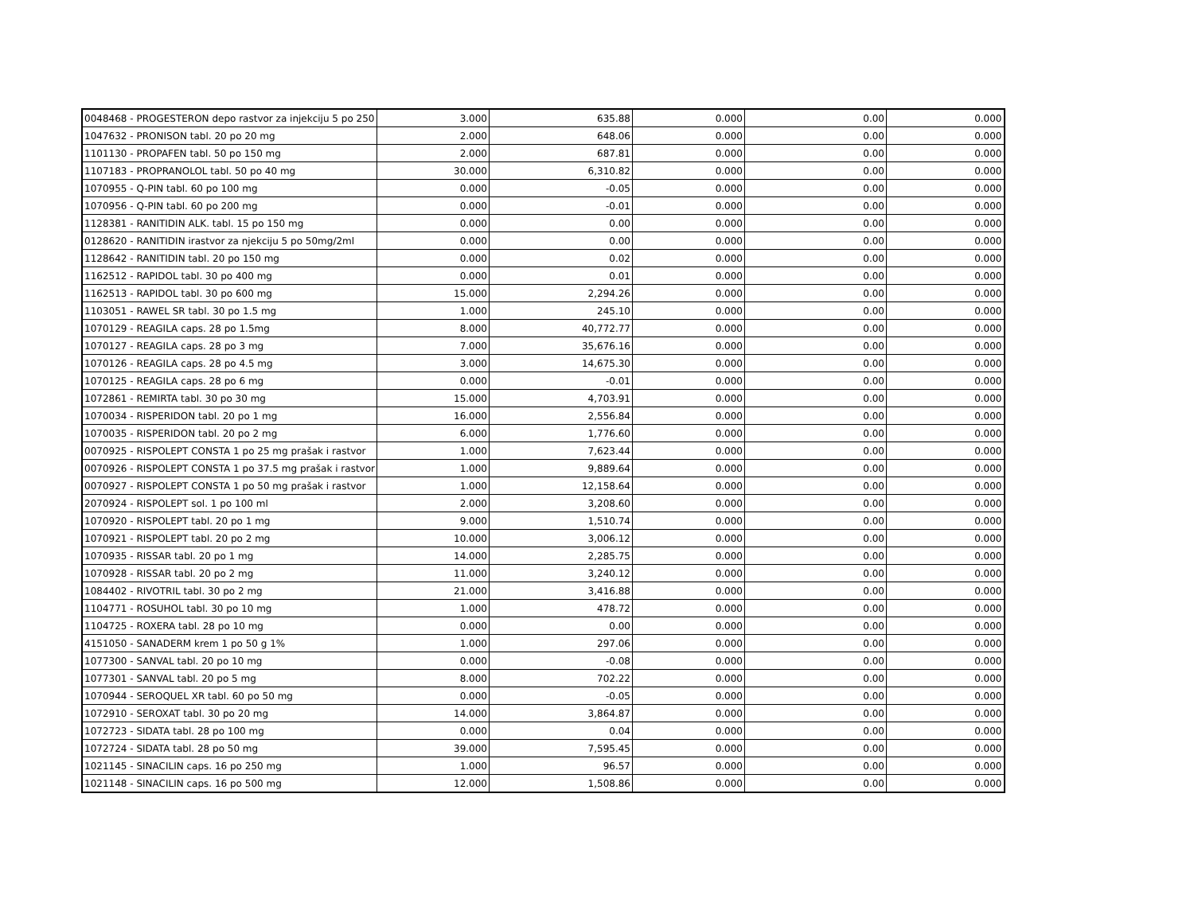| 0048468 - PROGESTERON depo rastvor za injekciju 5 po 250 | 3.000 | 635.88 | 0.000 | 0.00 | 0.000 |
| 1047632 - PRONISON tabl. 20 po 20 mg | 2.000 | 648.06 | 0.000 | 0.00 | 0.000 |
| 1101130 - PROPAFEN tabl. 50 po 150 mg | 2.000 | 687.81 | 0.000 | 0.00 | 0.000 |
| 1107183 - PROPRANOLOL tabl. 50 po 40 mg | 30.000 | 6,310.82 | 0.000 | 0.00 | 0.000 |
| 1070955 - Q-PIN tabl. 60 po 100 mg | 0.000 | -0.05 | 0.000 | 0.00 | 0.000 |
| 1070956 - Q-PIN tabl. 60 po 200 mg | 0.000 | -0.01 | 0.000 | 0.00 | 0.000 |
| 1128381 - RANITIDIN ALK. tabl. 15 po 150 mg | 0.000 | 0.00 | 0.000 | 0.00 | 0.000 |
| 0128620 - RANITIDIN irastvor za njekciju 5 po 50mg/2ml | 0.000 | 0.00 | 0.000 | 0.00 | 0.000 |
| 1128642 - RANITIDIN tabl. 20 po 150 mg | 0.000 | 0.02 | 0.000 | 0.00 | 0.000 |
| 1162512 - RAPIDOL tabl. 30 po 400 mg | 0.000 | 0.01 | 0.000 | 0.00 | 0.000 |
| 1162513 - RAPIDOL tabl. 30 po 600 mg | 15.000 | 2,294.26 | 0.000 | 0.00 | 0.000 |
| 1103051 - RAWEL SR tabl. 30 po 1.5 mg | 1.000 | 245.10 | 0.000 | 0.00 | 0.000 |
| 1070129 - REAGILA caps. 28 po 1.5mg | 8.000 | 40,772.77 | 0.000 | 0.00 | 0.000 |
| 1070127 - REAGILA caps. 28 po 3 mg | 7.000 | 35,676.16 | 0.000 | 0.00 | 0.000 |
| 1070126 - REAGILA caps. 28 po 4.5 mg | 3.000 | 14,675.30 | 0.000 | 0.00 | 0.000 |
| 1070125 - REAGILA caps. 28 po 6 mg | 0.000 | -0.01 | 0.000 | 0.00 | 0.000 |
| 1072861 - REMIRTA tabl. 30 po 30 mg | 15.000 | 4,703.91 | 0.000 | 0.00 | 0.000 |
| 1070034 - RISPERIDON tabl. 20 po 1 mg | 16.000 | 2,556.84 | 0.000 | 0.00 | 0.000 |
| 1070035 - RISPERIDON tabl. 20 po 2 mg | 6.000 | 1,776.60 | 0.000 | 0.00 | 0.000 |
| 0070925 - RISPOLEPT CONSTA 1 po 25 mg prašak i rastvor | 1.000 | 7,623.44 | 0.000 | 0.00 | 0.000 |
| 0070926 - RISPOLEPT CONSTA 1 po 37.5 mg prašak i rastvor | 1.000 | 9,889.64 | 0.000 | 0.00 | 0.000 |
| 0070927 - RISPOLEPT CONSTA 1 po 50 mg prašak i rastvor | 1.000 | 12,158.64 | 0.000 | 0.00 | 0.000 |
| 2070924 - RISPOLEPT sol. 1 po 100 ml | 2.000 | 3,208.60 | 0.000 | 0.00 | 0.000 |
| 1070920 - RISPOLEPT tabl. 20 po 1 mg | 9.000 | 1,510.74 | 0.000 | 0.00 | 0.000 |
| 1070921 - RISPOLEPT tabl. 20 po 2 mg | 10.000 | 3,006.12 | 0.000 | 0.00 | 0.000 |
| 1070935 - RISSAR tabl. 20 po 1 mg | 14.000 | 2,285.75 | 0.000 | 0.00 | 0.000 |
| 1070928 - RISSAR tabl. 20 po 2 mg | 11.000 | 3,240.12 | 0.000 | 0.00 | 0.000 |
| 1084402 - RIVOTRIL tabl. 30 po 2 mg | 21.000 | 3,416.88 | 0.000 | 0.00 | 0.000 |
| 1104771 - ROSUHOL tabl. 30 po 10 mg | 1.000 | 478.72 | 0.000 | 0.00 | 0.000 |
| 1104725 - ROXERA tabl. 28 po 10 mg | 0.000 | 0.00 | 0.000 | 0.00 | 0.000 |
| 4151050 - SANADERM krem 1 po 50 g 1% | 1.000 | 297.06 | 0.000 | 0.00 | 0.000 |
| 1077300 - SANVAL tabl. 20 po 10 mg | 0.000 | -0.08 | 0.000 | 0.00 | 0.000 |
| 1077301 - SANVAL tabl. 20 po 5 mg | 8.000 | 702.22 | 0.000 | 0.00 | 0.000 |
| 1070944 - SEROQUEL XR tabl. 60 po 50 mg | 0.000 | -0.05 | 0.000 | 0.00 | 0.000 |
| 1072910 - SEROXAT tabl. 30 po 20 mg | 14.000 | 3,864.87 | 0.000 | 0.00 | 0.000 |
| 1072723 - SIDATA tabl. 28 po 100 mg | 0.000 | 0.04 | 0.000 | 0.00 | 0.000 |
| 1072724 - SIDATA tabl. 28 po 50 mg | 39.000 | 7,595.45 | 0.000 | 0.00 | 0.000 |
| 1021145 - SINACILIN caps. 16 po 250 mg | 1.000 | 96.57 | 0.000 | 0.00 | 0.000 |
| 1021148 - SINACILIN caps. 16 po 500 mg | 12.000 | 1,508.86 | 0.000 | 0.00 | 0.000 |